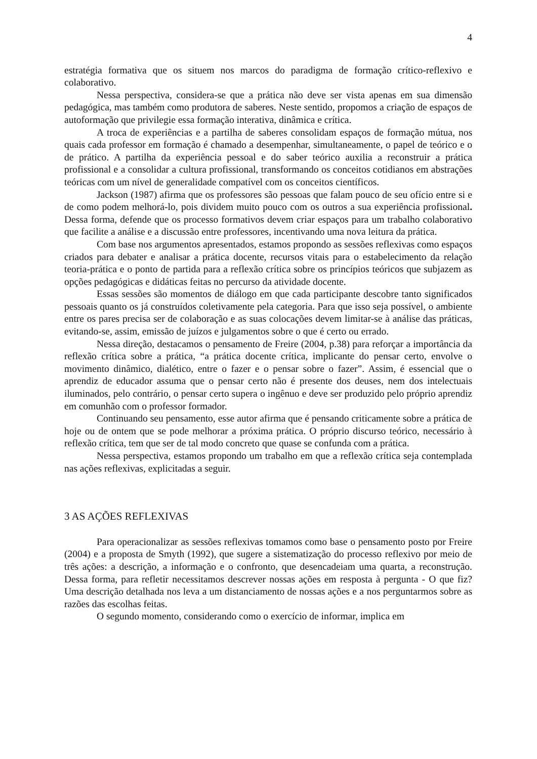4
estratégia formativa que os situem nos marcos do paradigma de formação crítico-reflexivo e colaborativo.
Nessa perspectiva, considera-se que a prática não deve ser vista apenas em sua dimensão pedagógica, mas também como produtora de saberes. Neste sentido, propomos a criação de espaços de autoformação que privilegie essa formação interativa, dinâmica e crítica.
A troca de experiências e a partilha de saberes consolidam espaços de formação mútua, nos quais cada professor em formação é chamado a desempenhar, simultaneamente, o papel de teórico e o de prático. A partilha da experiência pessoal e do saber teórico auxilia a reconstruir a prática profissional e a consolidar a cultura profissional, transformando os conceitos cotidianos em abstrações teóricas com um nível de generalidade compatível com os conceitos científicos.
Jackson (1987) afirma que os professores são pessoas que falam pouco de seu ofício entre si e de como podem melhorá-lo, pois dividem muito pouco com os outros a sua experiência profissional. Dessa forma, defende que os processo formativos devem criar espaços para um trabalho colaborativo que facilite a análise e a discussão entre professores, incentivando uma nova leitura da prática.
Com base nos argumentos apresentados, estamos propondo as sessões reflexivas como espaços criados para debater e analisar a prática docente, recursos vitais para o estabelecimento da relação teoria-prática e o ponto de partida para a reflexão crítica sobre os princípios teóricos que subjazem as opções pedagógicas e didáticas feitas no percurso da atividade docente.
Essas sessões são momentos de diálogo em que cada participante descobre tanto significados pessoais quanto os já construídos coletivamente pela categoria. Para que isso seja possível, o ambiente entre os pares precisa ser de colaboração e as suas colocações devem limitar-se à análise das práticas, evitando-se, assim, emissão de juízos e julgamentos sobre o que é certo ou errado.
Nessa direção, destacamos o pensamento de Freire (2004, p.38) para reforçar a importância da reflexão crítica sobre a prática, “a prática docente crítica, implicante do pensar certo, envolve o movimento dinâmico, dialético, entre o fazer e o pensar sobre o fazer”. Assim, é essencial que o aprendiz de educador assuma que o pensar certo não é presente dos deuses, nem dos intelectuais iluminados, pelo contrário, o pensar certo supera o ingênuo e deve ser produzido pelo próprio aprendiz em comunhão com o professor formador.
Continuando seu pensamento, esse autor afirma que é pensando criticamente sobre a prática de hoje ou de ontem que se pode melhorar a próxima prática. O próprio discurso teórico, necessário à reflexão crítica, tem que ser de tal modo concreto que quase se confunda com a prática.
Nessa perspectiva, estamos propondo um trabalho em que a reflexão crítica seja contemplada nas ações reflexivas, explicitadas a seguir.
3 AS AÇÕES REFLEXIVAS
Para operacionalizar as sessões reflexivas tomamos como base o pensamento posto por Freire (2004) e a proposta de Smyth (1992), que sugere a sistematização do processo reflexivo por meio de três ações: a descrição, a informação e o confronto, que desencadeiam uma quarta, a reconstrução. Dessa forma, para refletir necessitamos descrever nossas ações em resposta à pergunta - O que fiz? Uma descrição detalhada nos leva a um distanciamento de nossas ações e a nos perguntarmos sobre as razões das escolhas feitas.
O segundo momento, considerando como o exercício de informar, implica em